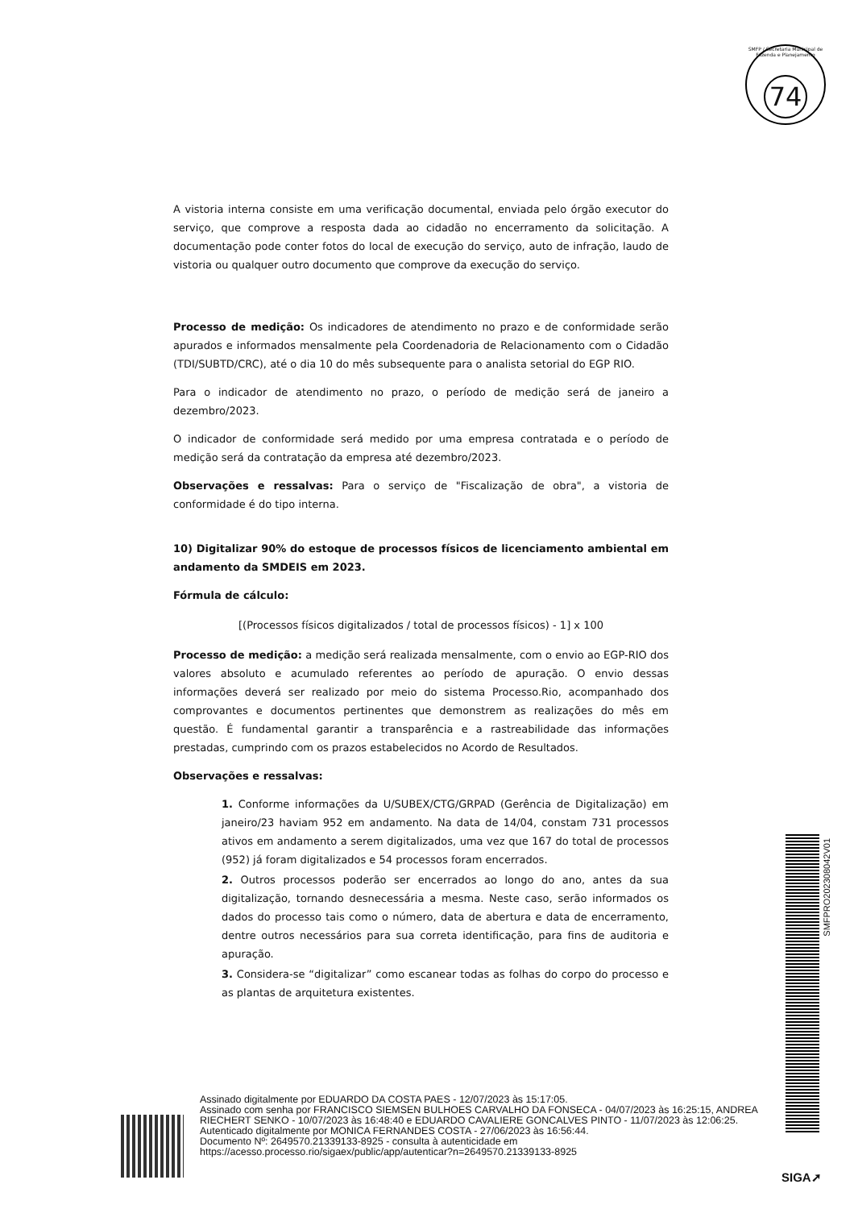SMFP / Secretaria Municipal de Fazenda e Planejamento
74
A vistoria interna consiste em uma verificação documental, enviada pelo órgão executor do serviço, que comprove a resposta dada ao cidadão no encerramento da solicitação. A documentação pode conter fotos do local de execução do serviço, auto de infração, laudo de vistoria ou qualquer outro documento que comprove da execução do serviço.
Processo de medição: Os indicadores de atendimento no prazo e de conformidade serão apurados e informados mensalmente pela Coordenadoria de Relacionamento com o Cidadão (TDI/SUBTD/CRC), até o dia 10 do mês subsequente para o analista setorial do EGP RIO.
Para o indicador de atendimento no prazo, o período de medição será de janeiro a dezembro/2023.
O indicador de conformidade será medido por uma empresa contratada e o período de medição será da contratação da empresa até dezembro/2023.
Observações e ressalvas: Para o serviço de "Fiscalização de obra", a vistoria de conformidade é do tipo interna.
10) Digitalizar 90% do estoque de processos físicos de licenciamento ambiental em andamento da SMDEIS em 2023.
Fórmula de cálculo:
[(Processos físicos digitalizados / total de processos físicos) - 1] x 100
Processo de medição: a medição será realizada mensalmente, com o envio ao EGP-RIO dos valores absoluto e acumulado referentes ao período de apuração. O envio dessas informações deverá ser realizado por meio do sistema Processo.Rio, acompanhado dos comprovantes e documentos pertinentes que demonstrem as realizações do mês em questão. É fundamental garantir a transparência e a rastreabilidade das informações prestadas, cumprindo com os prazos estabelecidos no Acordo de Resultados.
Observações e ressalvas:
1. Conforme informações da U/SUBEX/CTG/GRPAD (Gerência de Digitalização) em janeiro/23 haviam 952 em andamento. Na data de 14/04, constam 731 processos ativos em andamento a serem digitalizados, uma vez que 167 do total de processos (952) já foram digitalizados e 54 processos foram encerrados.
2. Outros processos poderão ser encerrados ao longo do ano, antes da sua digitalização, tornando desnecessária a mesma. Neste caso, serão informados os dados do processo tais como o número, data de abertura e data de encerramento, dentre outros necessários para sua correta identificação, para fins de auditoria e apuração.
3. Considera-se “digitalizar” como escanear todas as folhas do corpo do processo e as plantas de arquitetura existentes.
SMFPRO202308042V01
Assinado digitalmente por EDUARDO DA COSTA PAES - 12/07/2023 às 15:17:05.
Assinado com senha por FRANCISCO SIEMSEN BULHOES CARVALHO DA FONSECA - 04/07/2023 às 16:25:15, ANDREA RIECHERT SENKO - 10/07/2023 às 16:48:40 e EDUARDO CAVALIERE GONCALVES PINTO - 11/07/2023 às 12:06:25.
Autenticado digitalmente por MONICA FERNANDES COSTA - 27/06/2023 às 16:56:44.
Documento Nº: 2649570.21339133-8925 - consulta à autenticidade em
https://acesso.processo.rio/sigaex/public/app/autenticar?n=2649570.21339133-8925
SIGA➚